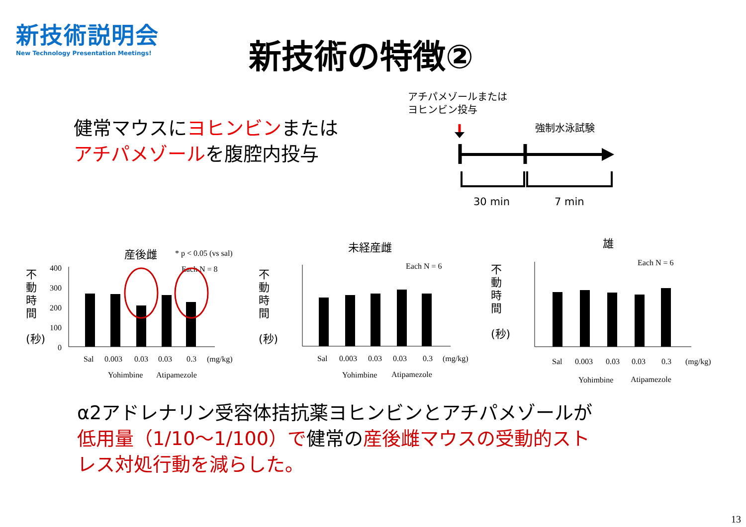新技術説明会
New Technology Presentation Meetings!
新技術の特徴②
健常マウスにヨヒンビンまたは
アチパメゾールを腹腔内投与
アチパメゾールまたは
ヨヒンビン投与
強制水泳試験
30 min 7 min
産後雌
* p < 0.05 (vs sal)
Each N = 8
400
300
200
100
0
Sal
0.003
0.03
0.03
0.3
(mg/kg)
Yohimbine
Atipamezole
未経産雌
Each N = 6
Sal
0.003
0.03
0.03
0.3
(mg/kg)
Yohimbine
Atipamezole
雄
Each N = 6
Sal
0.003
0.03
0.03
0.3
(mg/kg)
Yohimbine
Atipamezole
不
動
時
間
(秒)
不
動
時
間
(秒)
不
動
時
間
(秒)
α2アドレナリン受容体拮抗薬ヨヒンビンとアチパメゾールが
低用量（1/10～1/100）で健常の産後雌マウスの受動的スト
レス対処行動を減らした。
13